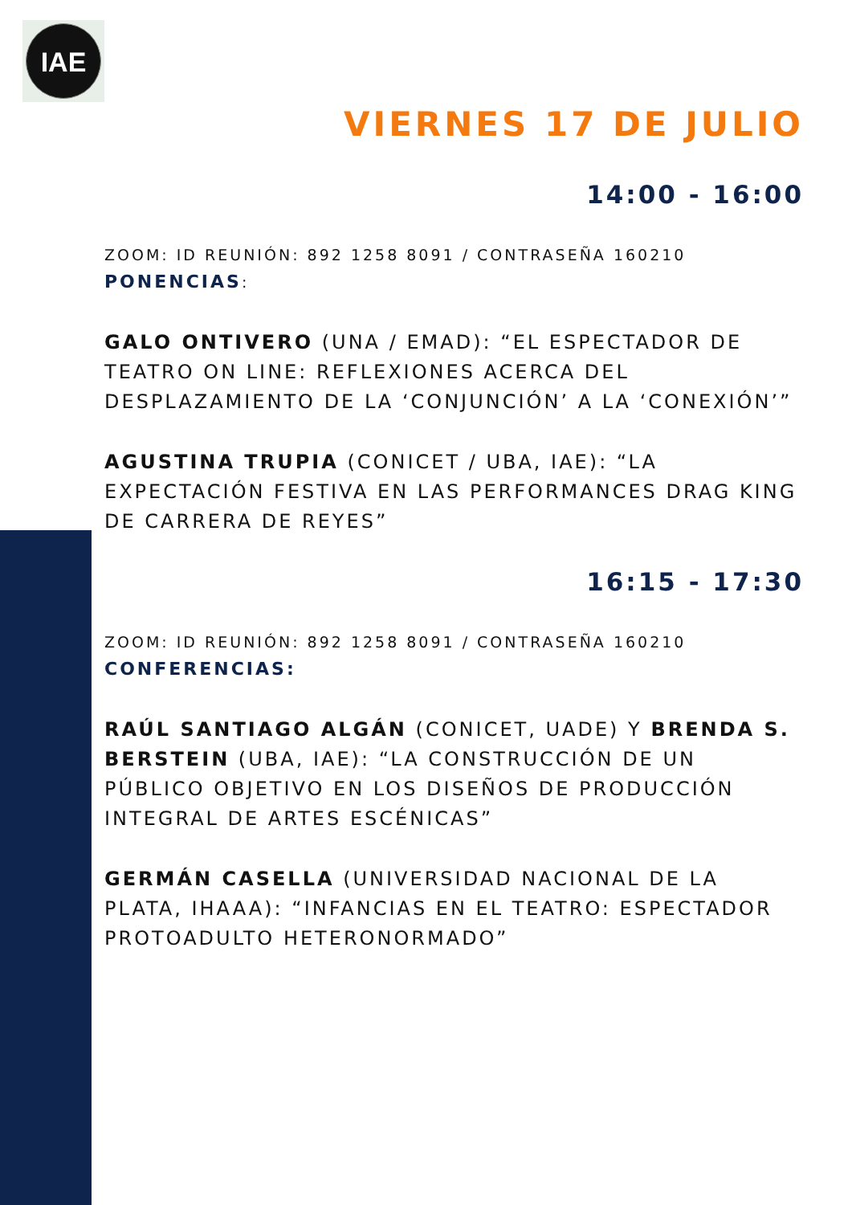IAE
VIERNES 17 DE JULIO
14:00 - 16:00
ZOOM: ID REUNIÓN: 892 1258 8091 / CONTRASEÑA 160210
PONENCIAS:
GALO ONTIVERO (UNA / EMAD): “EL ESPECTADOR DE TEATRO ON LINE: REFLEXIONES ACERCA DEL DESPLAZAMIENTO DE LA ‘CONJUNCIÓN’ A LA ‘CONEXIÓN’”
AGUSTINA TRUPIA (CONICET / UBA, IAE): “LA EXPECTACIÓN FESTIVA EN LAS PERFORMANCES DRAG KING DE CARRERA DE REYES”
16:15 - 17:30
ZOOM: ID REUNIÓN: 892 1258 8091 / CONTRASEÑA 160210
CONFERENCIAS:
RAÚL SANTIAGO ALGÁN (CONICET, UADE) Y BRENDA S. BERSTEIN (UBA, IAE): “LA CONSTRUCCIÓN DE UN PÚBLICO OBJETIVO EN LOS DISEÑOS DE PRODUCCIÓN INTEGRAL DE ARTES ESCÉNICAS”
GERMÁN CASELLA (UNIVERSIDAD NACIONAL DE LA PLATA, IHAAA): “INFANCIAS EN EL TEATRO: ESPECTADOR PROTOADULTO HETERONORMADO”